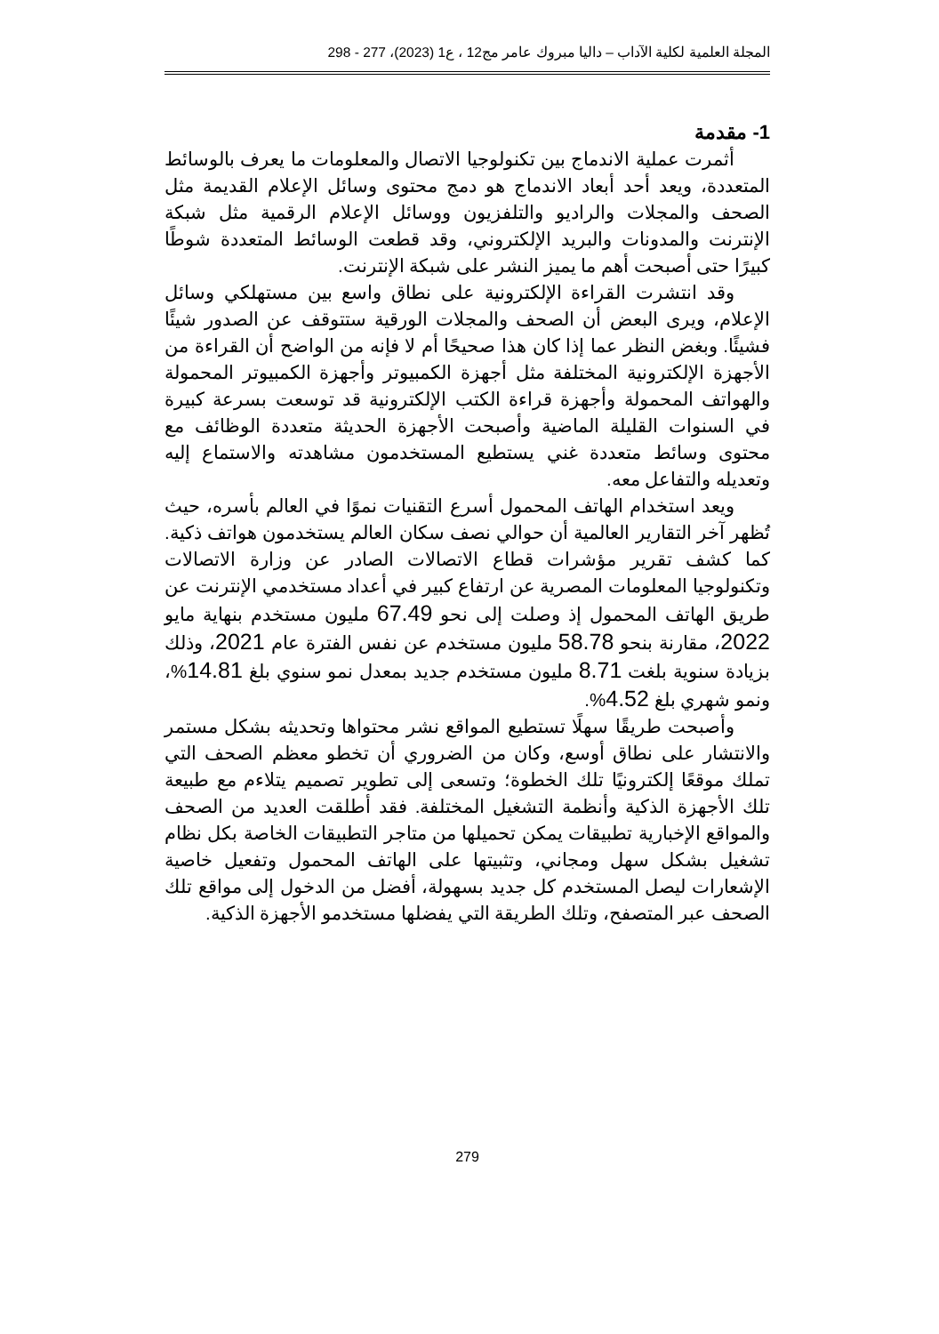المجلة العلمية لكلية الآداب – داليا مبروك عامر مج12 ، ع1 (2023)، 277 - 298
1- مقدمة
أثمرت عملية الاندماج بين تكنولوجيا الاتصال والمعلومات ما يعرف بالوسائط المتعددة، ويعد أحد أبعاد الاندماج هو دمج محتوى وسائل الإعلام القديمة مثل الصحف والمجلات والراديو والتلفزيون ووسائل الإعلام الرقمية مثل شبكة الإنترنت والمدونات والبريد الإلكتروني، وقد قطعت الوسائط المتعددة شوطًا كبيرًا حتى أصبحت أهم ما يميز النشر على شبكة الإنترنت.
وقد انتشرت القراءة الإلكترونية على نطاق واسع بين مستهلكي وسائل الإعلام، ويرى البعض أن الصحف والمجلات الورقية ستتوقف عن الصدور شيئًا فشيئًا. وبغض النظر عما إذا كان هذا صحيحًا أم لا فإنه من الواضح أن القراءة من الأجهزة الإلكترونية المختلفة مثل أجهزة الكمبيوتر وأجهزة الكمبيوتر المحمولة والهواتف المحمولة وأجهزة قراءة الكتب الإلكترونية قد توسعت بسرعة كبيرة في السنوات القليلة الماضية وأصبحت الأجهزة الحديثة متعددة الوظائف مع محتوى وسائط متعددة غني يستطيع المستخدمون مشاهدته والاستماع إليه وتعديله والتفاعل معه.
ويعد استخدام الهاتف المحمول أسرع التقنيات نموًا في العالم بأسره، حيث تُظهر آخر التقارير العالمية أن حوالي نصف سكان العالم يستخدمون هواتف ذكية. كما كشف تقرير مؤشرات قطاع الاتصالات الصادر عن وزارة الاتصالات وتكنولوجيا المعلومات المصرية عن ارتفاع كبير في أعداد مستخدمي الإنترنت عن طريق الهاتف المحمول إذ وصلت إلى نحو 67.49 مليون مستخدم بنهاية مايو 2022، مقارنة بنحو 58.78 مليون مستخدم عن نفس الفترة عام 2021، وذلك بزيادة سنوية بلغت 8.71 مليون مستخدم جديد بمعدل نمو سنوي بلغ 14.81%، ونمو شهري بلغ 4.52%.
وأصبحت طريقًا سهلًا تستطيع المواقع نشر محتواها وتحديثه بشكل مستمر والانتشار على نطاق أوسع، وكان من الضروري أن تخطو معظم الصحف التي تملك موقعًا إلكترونيًا تلك الخطوة؛ وتسعى إلى تطوير تصميم يتلاءم مع طبيعة تلك الأجهزة الذكية وأنظمة التشغيل المختلفة. فقد أطلقت العديد من الصحف والمواقع الإخبارية تطبيقات يمكن تحميلها من متاجر التطبيقات الخاصة بكل نظام تشغيل بشكل سهل ومجاني، وتثبيتها على الهاتف المحمول وتفعيل خاصية الإشعارات ليصل المستخدم كل جديد بسهولة، أفضل من الدخول إلى مواقع تلك الصحف عبر المتصفح، وتلك الطريقة التي يفضلها مستخدمو الأجهزة الذكية.
279